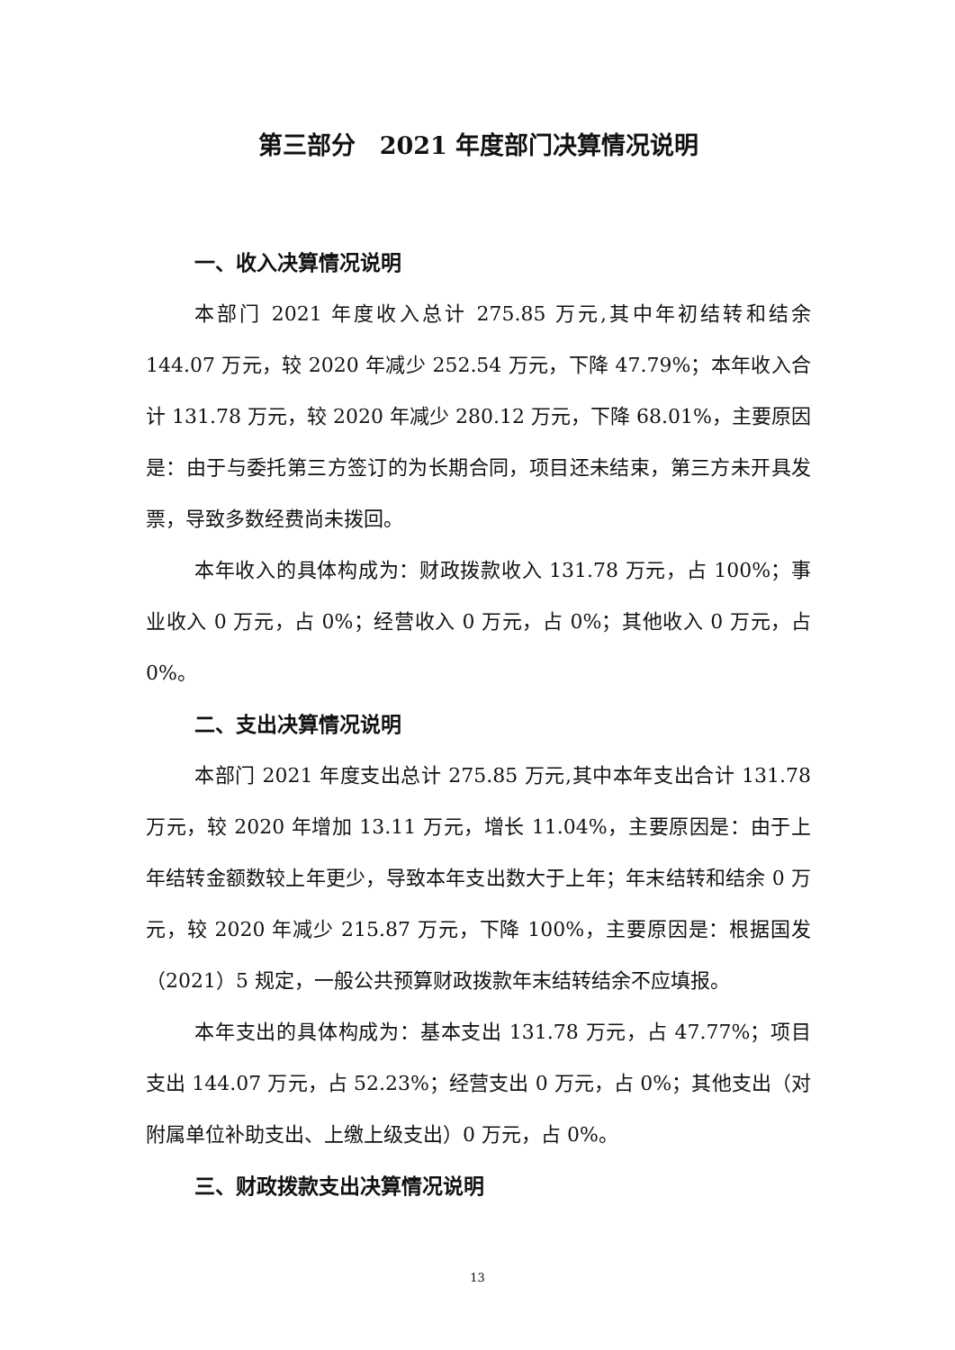第三部分　2021 年度部门决算情况说明
一、收入决算情况说明
本部门 2021 年度收入总计 275.85 万元,其中年初结转和结余 144.07 万元，较 2020 年减少 252.54 万元，下降 47.79%；本年收入合计 131.78 万元，较 2020 年减少 280.12 万元，下降 68.01%，主要原因是：由于与委托第三方签订的为长期合同，项目还未结束，第三方未开具发票，导致多数经费尚未拨回。
本年收入的具体构成为：财政拨款收入 131.78 万元，占 100%；事业收入 0 万元，占 0%；经营收入 0 万元，占 0%；其他收入 0 万元，占 0%。
二、支出决算情况说明
本部门 2021 年度支出总计 275.85 万元,其中本年支出合计 131.78 万元，较 2020 年增加 13.11 万元，增长 11.04%，主要原因是：由于上年结转金额数较上年更少，导致本年支出数大于上年；年末结转和结余 0 万元，较 2020 年减少 215.87 万元，下降 100%，主要原因是：根据国发（2021）5 规定，一般公共预算财政拨款年末结转结余不应填报。
本年支出的具体构成为：基本支出 131.78 万元，占 47.77%；项目支出 144.07 万元，占 52.23%；经营支出 0 万元，占 0%；其他支出（对附属单位补助支出、上缴上级支出）0 万元，占 0%。
三、财政拨款支出决算情况说明
13